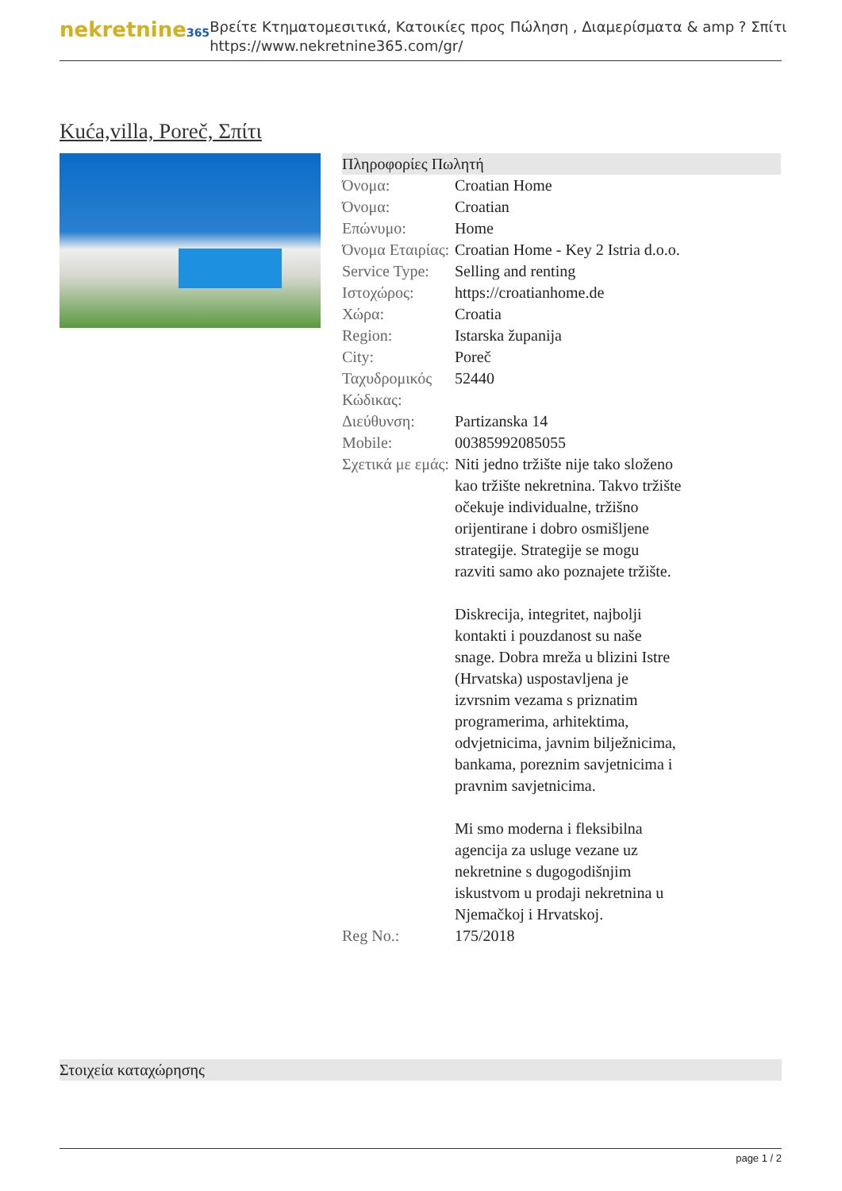nekretnine365
Βρείτε Κτηματομεσιτικά, Κατοικίες προς Πώληση , Διαμερίσματα & amp ? Σπίτι
https://www.nekretnine365.com/gr/
Kuća,villa, Poreč, Σπίτι
Πληροφορίες Πωλητή
| Όνομα: | Croatian Home |
| Όνομα: | Croatian |
| Επώνυμο: | Home |
| Όνομα Εταιρίας: | Croatian Home - Key 2 Istria d.o.o. |
| Service Type: | Selling and renting |
| Ιστοχώρος: | https://croatianhome.de |
| Χώρα: | Croatia |
| Region: | Istarska županija |
| City: | Poreč |
| Ταχυδρομικός Κώδικας: | 52440 |
| Διεύθυνση: | Partizanska 14 |
| Mobile: | 00385992085055 |
| Σχετικά με εμάς: | Niti jedno tržište nije tako složeno kao tržište nekretnina. Takvo tržište očekuje individualne, tržišno orijentirane i dobro osmišljene strategije. Strategije se mogu razviti samo ako poznajete tržište. Diskrecija, integritet, najbolji kontakti i pouzdanost su naše snage. Dobra mreža u blizini Istre (Hrvatska) uspostavljena je izvrsnim vezama s priznatim programerima, arhitektima, odvjetnicima, javnim bilježnicima, bankama, poreznim savjetnicima i pravnim savjetnicima. Mi smo moderna i fleksibilna agencija za usluge vezane uz nekretnine s dugogodišnjim iskustvom u prodaji nekretnina u Njemačkoj i Hrvatskoj. |
| Reg No.: | 175/2018 |
Στοιχεία καταχώρησης
page 1 / 2